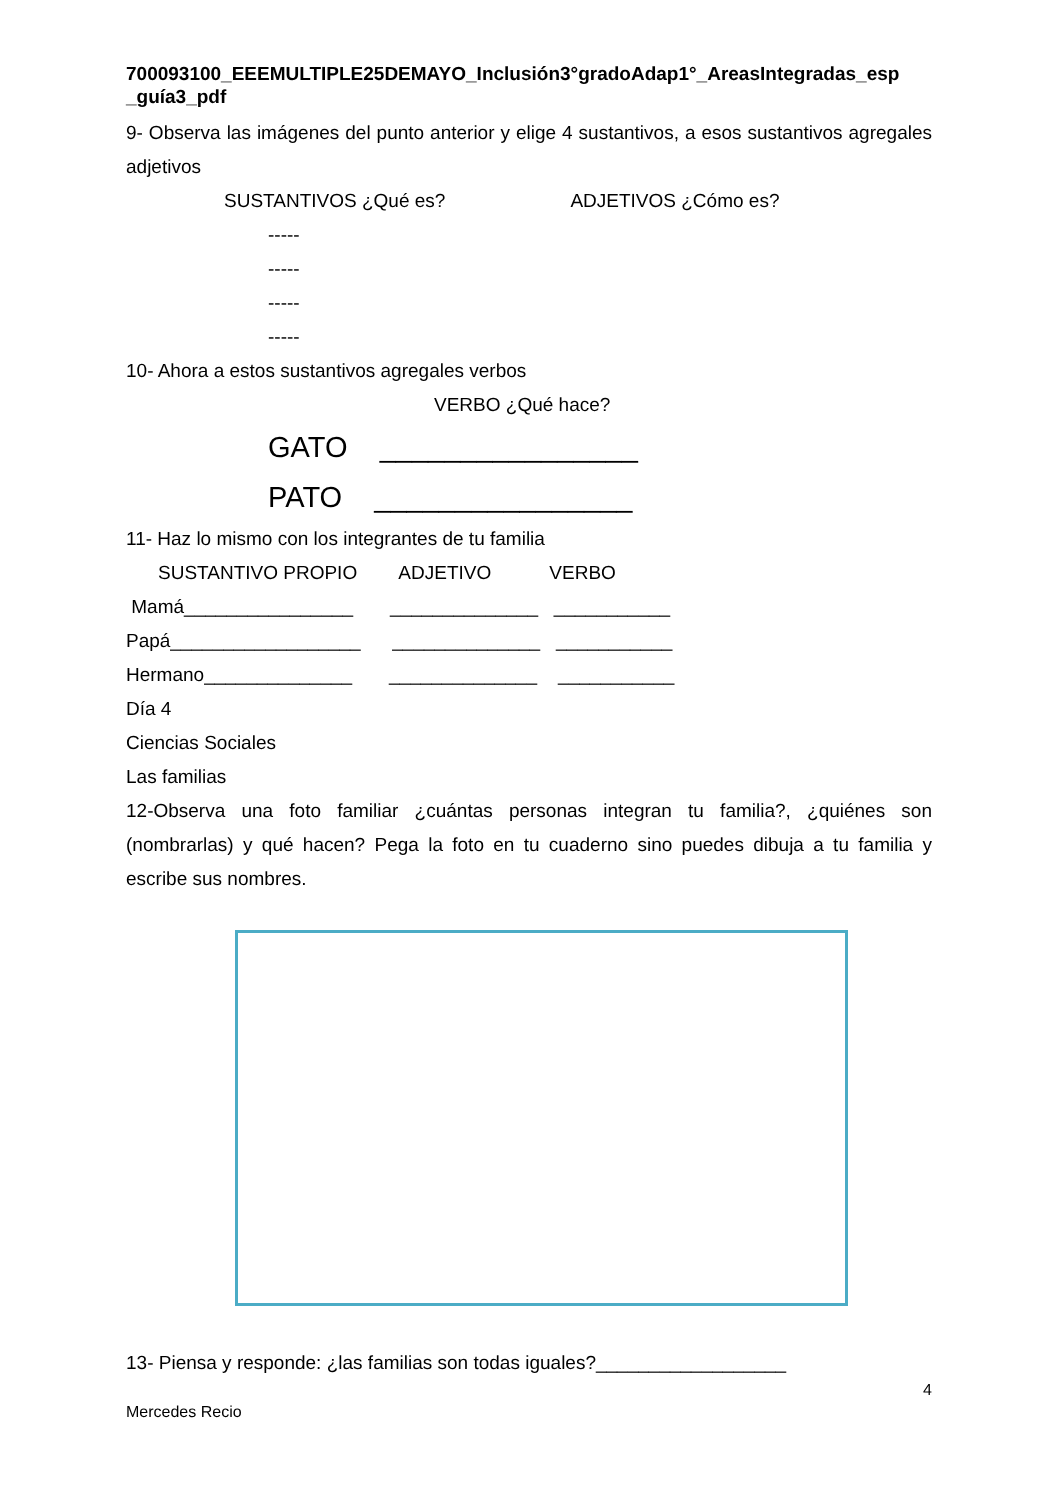700093100_EEEMULTIPLE25DEMAYO_Inclusión3°gradoAdap1°_AreasIntegradas_esp _guía3_pdf
9- Observa las imágenes del punto anterior y elige 4 sustantivos, a esos sustantivos agregales adjetivos
SUSTANTIVOS ¿Qué es? ADJETIVOS ¿Cómo es?
-----
-----
-----
-----
10- Ahora a estos sustantivos agregales verbos
VERBO ¿Qué hace?
GATO ________________
PATO ________________
11- Haz lo mismo con los integrantes de tu familia
SUSTANTIVO PROPIO ADJETIVO VERBO
Mamá________________ ______________ ___________
Papá__________________ ______________ ___________
Hermano______________ ______________ ___________
Día 4
Ciencias Sociales
Las familias
12-Observa una foto familiar ¿cuántas personas integran tu familia?, ¿quiénes son (nombrarlas) y qué hacen? Pega la foto en tu cuaderno sino puedes dibuja a tu familia y escribe sus nombres.
13- Piensa y responde: ¿las familias son todas iguales?__________________
4
Mercedes Recio